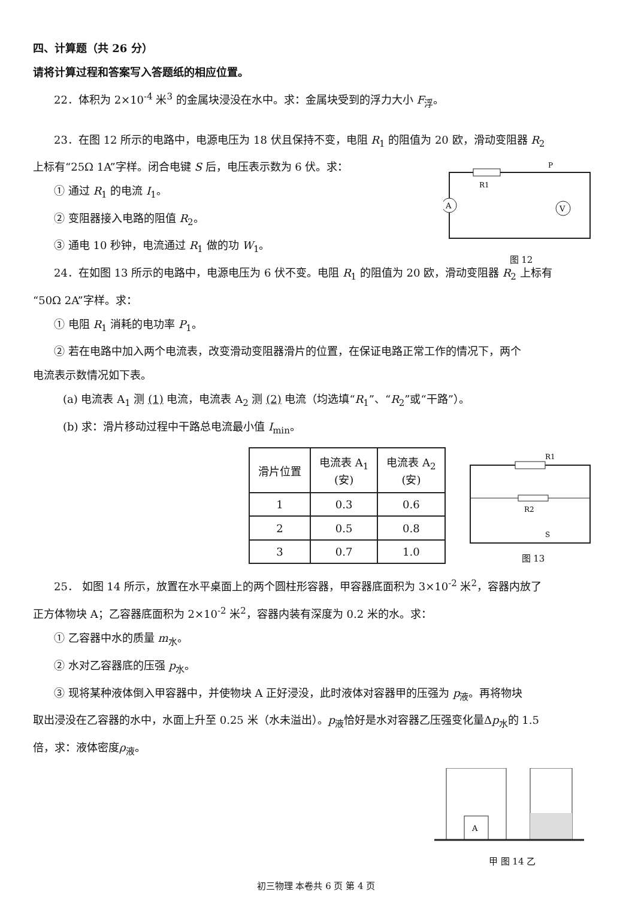四、计算题（共 26 分）
请将计算过程和答案写入答题纸的相应位置。
22．体积为 2×10<sup>-4</sup> 米<sup>3</sup> 的金属块浸没在水中。求：金属块受到的浮力大小 F<sub>浮</sub>。
23．在图 12 所示的电路中，电源电压为 18 伏且保持不变，电阻 R<sub>1</sub> 的阻值为 20 欧，滑动变阻器 R<sub>2</sub>
上标有“25Ω 1A”字样。闭合电键 S 后，电压表示数为 6 伏。求：
① 通过 R<sub>1</sub> 的电流 I<sub>1</sub>。
② 变阻器接入电路的阻值 R<sub>2</sub>。
③ 通电 10 秒钟，电流通过 R<sub>1</sub> 做的功 W<sub>1</sub>。
A
V
R1
P
图 12
24．在如图 13 所示的电路中，电源电压为 6 伏不变。电阻 R<sub>1</sub> 的阻值为 20 欧，滑动变阻器 R<sub>2</sub> 上标有
“50Ω 2A”字样。求：
① 电阻 R<sub>1</sub> 消耗的电功率 P<sub>1</sub>。
② 若在电路中加入两个电流表，改变滑动变阻器滑片的位置，在保证电路正常工作的情况下，两个
电流表示数情况如下表。
(a) 电流表 A<sub>1</sub> 测 (1) 电流，电流表 A<sub>2</sub> 测 (2) 电流（均选填“R<sub>1</sub>”、“R<sub>2</sub>”或“干路”）。
(b) 求：滑片移动过程中干路总电流最小值 I<sub>min</sub>。
| 滑片位置 | 电流表 A<sub>1</sub> (安) | 电流表 A<sub>2</sub> (安) |
| --- | --- | --- |
| 1 | 0.3 | 0.6 |
| 2 | 0.5 | 0.8 |
| 3 | 0.7 | 1.0 |
R1
R2
S
图 13
25． 如图 14 所示，放置在水平桌面上的两个圆柱形容器，甲容器底面积为 3×10<sup>-2</sup> 米<sup>2</sup>，容器内放了
正方体物块 A；乙容器底面积为 2×10<sup>-2</sup> 米<sup>2</sup>，容器内装有深度为 0.2 米的水。求：
① 乙容器中水的质量 m<sub>水</sub>。
② 水对乙容器底的压强 p<sub>水</sub>。
③ 现将某种液体倒入甲容器中，并使物块 A 正好浸没，此时液体对容器甲的压强为 p<sub>液</sub>。再将物块
取出浸没在乙容器的水中，水面上升至 0.25 米（水未溢出）。p<sub>液</sub>恰好是水对容器乙压强变化量Δp<sub>水</sub>的 1.5
倍，求：液体密度ρ<sub>液</sub>。
A
甲 图 14 乙
初三物理 本卷共 6 页 第 4 页